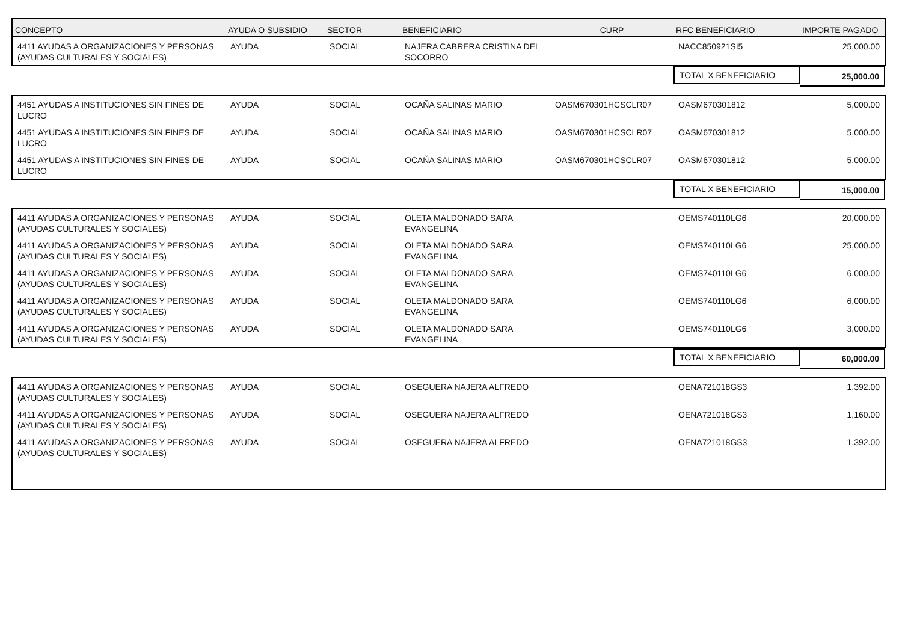| CONCEPTO | AYUDA O SUBSIDIO | SECTOR | BENEFICIARIO | CURP | RFC BENEFICIARIO | IMPORTE PAGADO |
| --- | --- | --- | --- | --- | --- | --- |
| 4411 AYUDAS A ORGANIZACIONES Y PERSONAS (AYUDAS CULTURALES Y SOCIALES) | AYUDA | SOCIAL | NAJERA CABRERA CRISTINA DEL SOCORRO | | NACC850921SI5 | 25,000.00 |
| | | | | | TOTAL X BENEFICIARIO | 25,000.00 |
| 4451 AYUDAS A INSTITUCIONES SIN FINES DE LUCRO | AYUDA | SOCIAL | OCAÑA SALINAS MARIO | OASM670301HCSCLR07 | OASM670301812 | 5,000.00 |
| 4451 AYUDAS A INSTITUCIONES SIN FINES DE LUCRO | AYUDA | SOCIAL | OCAÑA SALINAS MARIO | OASM670301HCSCLR07 | OASM670301812 | 5,000.00 |
| 4451 AYUDAS A INSTITUCIONES SIN FINES DE LUCRO | AYUDA | SOCIAL | OCAÑA SALINAS MARIO | OASM670301HCSCLR07 | OASM670301812 | 5,000.00 |
| | | | | | TOTAL X BENEFICIARIO | 15,000.00 |
| 4411 AYUDAS A ORGANIZACIONES Y PERSONAS (AYUDAS CULTURALES Y SOCIALES) | AYUDA | SOCIAL | OLETA MALDONADO SARA EVANGELINA | | OEMS740110LG6 | 20,000.00 |
| 4411 AYUDAS A ORGANIZACIONES Y PERSONAS (AYUDAS CULTURALES Y SOCIALES) | AYUDA | SOCIAL | OLETA MALDONADO SARA EVANGELINA | | OEMS740110LG6 | 25,000.00 |
| 4411 AYUDAS A ORGANIZACIONES Y PERSONAS (AYUDAS CULTURALES Y SOCIALES) | AYUDA | SOCIAL | OLETA MALDONADO SARA EVANGELINA | | OEMS740110LG6 | 6,000.00 |
| 4411 AYUDAS A ORGANIZACIONES Y PERSONAS (AYUDAS CULTURALES Y SOCIALES) | AYUDA | SOCIAL | OLETA MALDONADO SARA EVANGELINA | | OEMS740110LG6 | 6,000.00 |
| 4411 AYUDAS A ORGANIZACIONES Y PERSONAS (AYUDAS CULTURALES Y SOCIALES) | AYUDA | SOCIAL | OLETA MALDONADO SARA EVANGELINA | | OEMS740110LG6 | 3,000.00 |
| | | | | | TOTAL X BENEFICIARIO | 60,000.00 |
| 4411 AYUDAS A ORGANIZACIONES Y PERSONAS (AYUDAS CULTURALES Y SOCIALES) | AYUDA | SOCIAL | OSEGUERA NAJERA ALFREDO | | OENA721018GS3 | 1,392.00 |
| 4411 AYUDAS A ORGANIZACIONES Y PERSONAS (AYUDAS CULTURALES Y SOCIALES) | AYUDA | SOCIAL | OSEGUERA NAJERA ALFREDO | | OENA721018GS3 | 1,160.00 |
| 4411 AYUDAS A ORGANIZACIONES Y PERSONAS (AYUDAS CULTURALES Y SOCIALES) | AYUDA | SOCIAL | OSEGUERA NAJERA ALFREDO | | OENA721018GS3 | 1,392.00 |